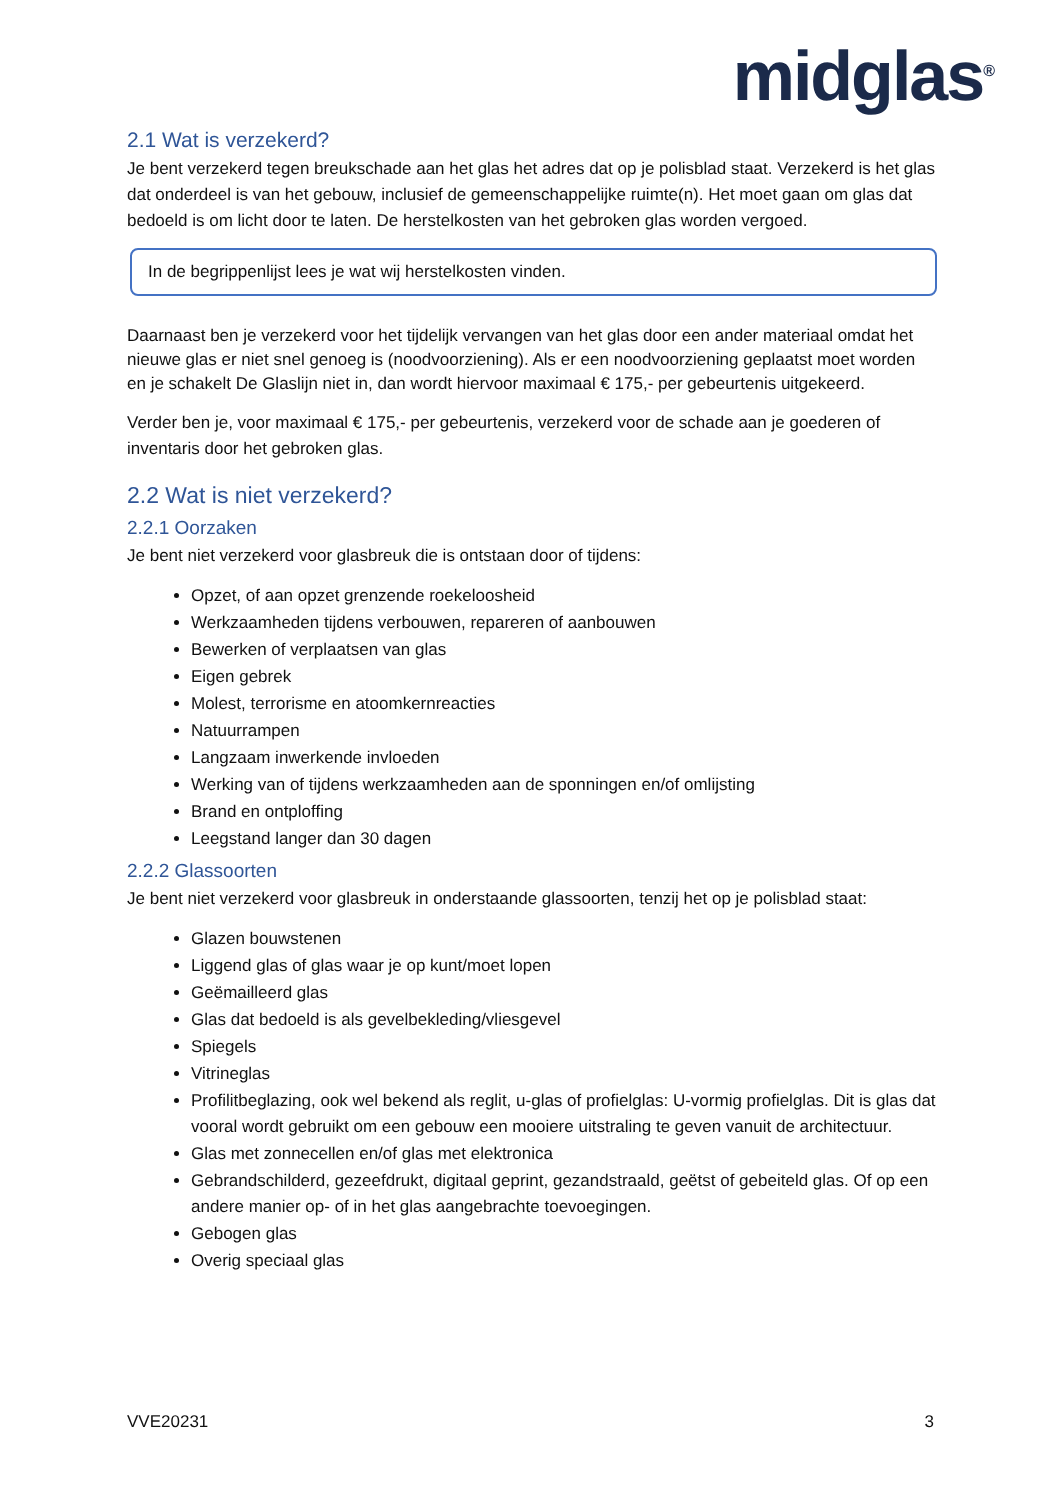midglas<sup>®</sup>
2.1 Wat is verzekerd?
Je bent verzekerd tegen breukschade aan het glas het adres dat op je polisblad staat. Verzekerd is het glas dat onderdeel is van het gebouw, inclusief de gemeenschappelijke ruimte(n). Het moet gaan om glas dat bedoeld is om licht door te laten. De herstelkosten van het gebroken glas worden vergoed.
In de begrippenlijst lees je wat wij herstelkosten vinden.
Daarnaast ben je verzekerd voor het tijdelijk vervangen van het glas door een ander materiaal omdat het nieuwe glas er niet snel genoeg is (noodvoorziening). Als er een noodvoorziening geplaatst moet worden en je schakelt De Glaslijn niet in, dan wordt hiervoor maximaal € 175,- per gebeurtenis uitgekeerd.
Verder ben je, voor maximaal € 175,- per gebeurtenis, verzekerd voor de schade aan je goederen of inventaris door het gebroken glas.
2.2 Wat is niet verzekerd?
2.2.1 Oorzaken
Je bent niet verzekerd voor glasbreuk die is ontstaan door of tijdens:
Opzet, of aan opzet grenzende roekeloosheid
Werkzaamheden tijdens verbouwen, repareren of aanbouwen
Bewerken of verplaatsen van glas
Eigen gebrek
Molest, terrorisme en atoomkernreacties
Natuurrampen
Langzaam inwerkende invloeden
Werking van of tijdens werkzaamheden aan de sponningen en/of omlijsting
Brand en ontploffing
Leegstand langer dan 30 dagen
2.2.2 Glassoorten
Je bent niet verzekerd voor glasbreuk in onderstaande glassoorten, tenzij het op je polisblad staat:
Glazen bouwstenen
Liggend glas of glas waar je op kunt/moet lopen
Geëmailleerd glas
Glas dat bedoeld is als gevelbekleding/vliesgevel
Spiegels
Vitrineglas
Profilitbeglazing, ook wel bekend als reglit, u-glas of profielglas: U-vormig profielglas. Dit is glas dat vooral wordt gebruikt om een gebouw een mooiere uitstraling te geven vanuit de architectuur.
Glas met zonnecellen en/of glas met elektronica
Gebrandschilderd, gezeefdrukt, digitaal geprint, gezandstraald, geëtst of gebeiteld glas. Of op een andere manier op- of in het glas aangebrachte toevoegingen.
Gebogen glas
Overig speciaal glas
VVE20231 3